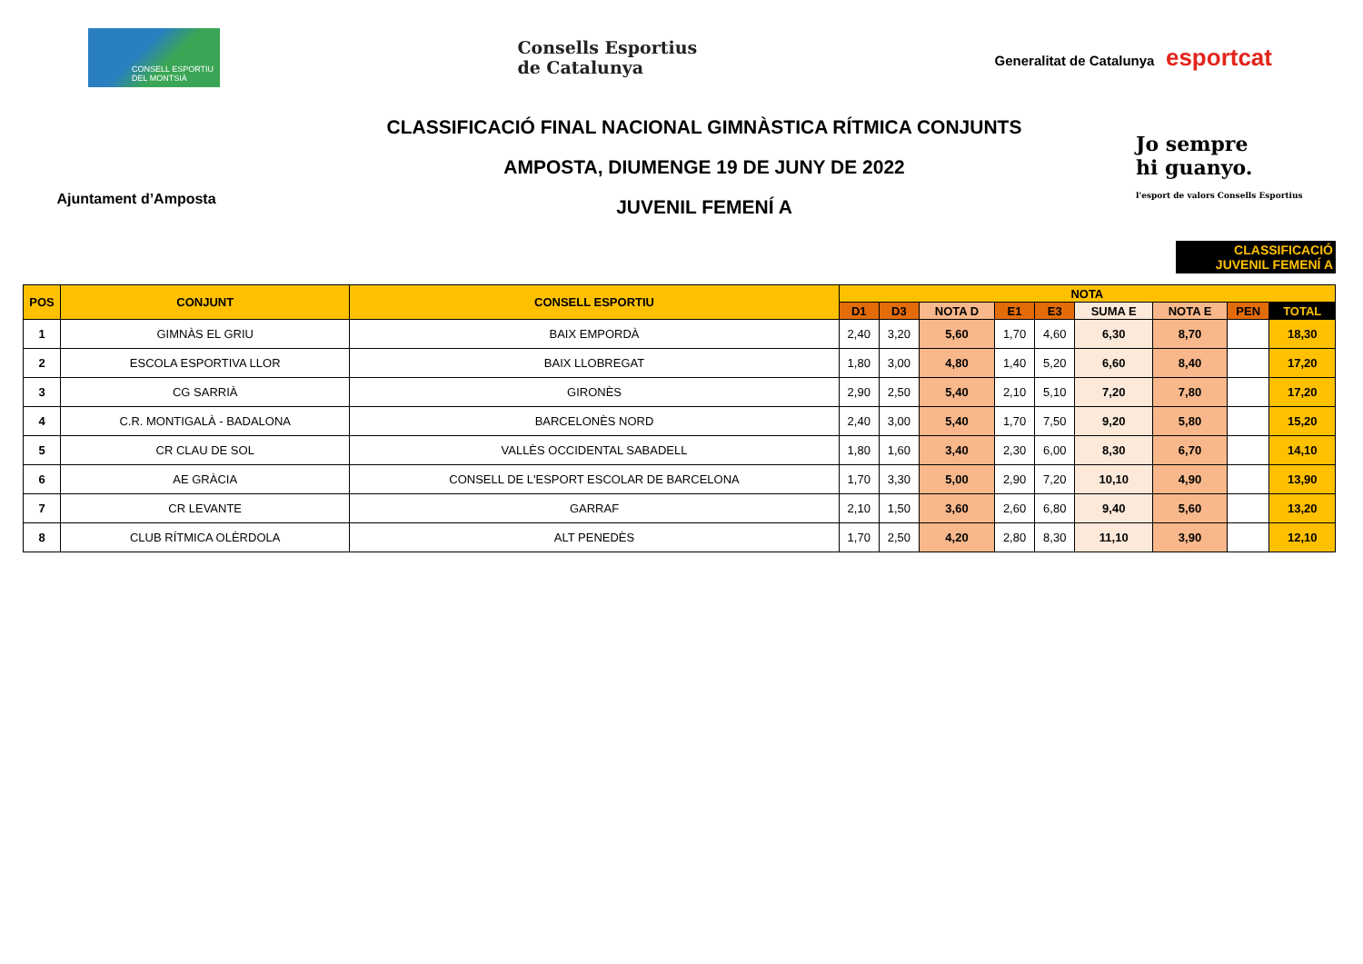CONSELL ESPORTIU DEL MONTSIÀ
Consells Esportius
de Catalunya
Generalitat de Catalunya esportcat
Ajuntament d’Amposta
CLASSIFICACIÓ FINAL NACIONAL GIMNÀSTICA RÍTMICA CONJUNTS
AMPOSTA, DIUMENGE 19 DE JUNY DE 2022
JUVENIL FEMENÍ A
Jo sempre
hi guanyo.
l'esport de valors Consells Esportius
CLASSIFICACIÓ
JUVENIL FEMENÍ A
| POS | CONJUNT | CONSELL ESPORTIU | NOTA | | | | | | | | |
| --- | --- | --- | --- | --- | --- | --- | --- | --- | --- | --- | --- |
| | | | D1 | D3 | NOTA D | E1 | E3 | SUMA E | NOTA E | PEN | TOTAL |
| 1 | GIMNÀS EL GRIU | BAIX EMPORDÀ | 2,40 | 3,20 | 5,60 | 1,70 | 4,60 | 6,30 | 8,70 | | 18,30 |
| 2 | ESCOLA ESPORTIVA LLOR | BAIX LLOBREGAT | 1,80 | 3,00 | 4,80 | 1,40 | 5,20 | 6,60 | 8,40 | | 17,20 |
| 3 | CG SARRIÀ | GIRONÈS | 2,90 | 2,50 | 5,40 | 2,10 | 5,10 | 7,20 | 7,80 | | 17,20 |
| 4 | C.R. MONTIGALÀ - BADALONA | BARCELONÈS NORD | 2,40 | 3,00 | 5,40 | 1,70 | 7,50 | 9,20 | 5,80 | | 15,20 |
| 5 | CR CLAU DE SOL | VALLÈS OCCIDENTAL SABADELL | 1,80 | 1,60 | 3,40 | 2,30 | 6,00 | 8,30 | 6,70 | | 14,10 |
| 6 | AE GRÀCIA | CONSELL DE L'ESPORT ESCOLAR DE BARCELONA | 1,70 | 3,30 | 5,00 | 2,90 | 7,20 | 10,10 | 4,90 | | 13,90 |
| 7 | CR LEVANTE | GARRAF | 2,10 | 1,50 | 3,60 | 2,60 | 6,80 | 9,40 | 5,60 | | 13,20 |
| 8 | CLUB RÍTMICA OLÈRDOLA | ALT PENEDÈS | 1,70 | 2,50 | 4,20 | 2,80 | 8,30 | 11,10 | 3,90 | | 12,10 |